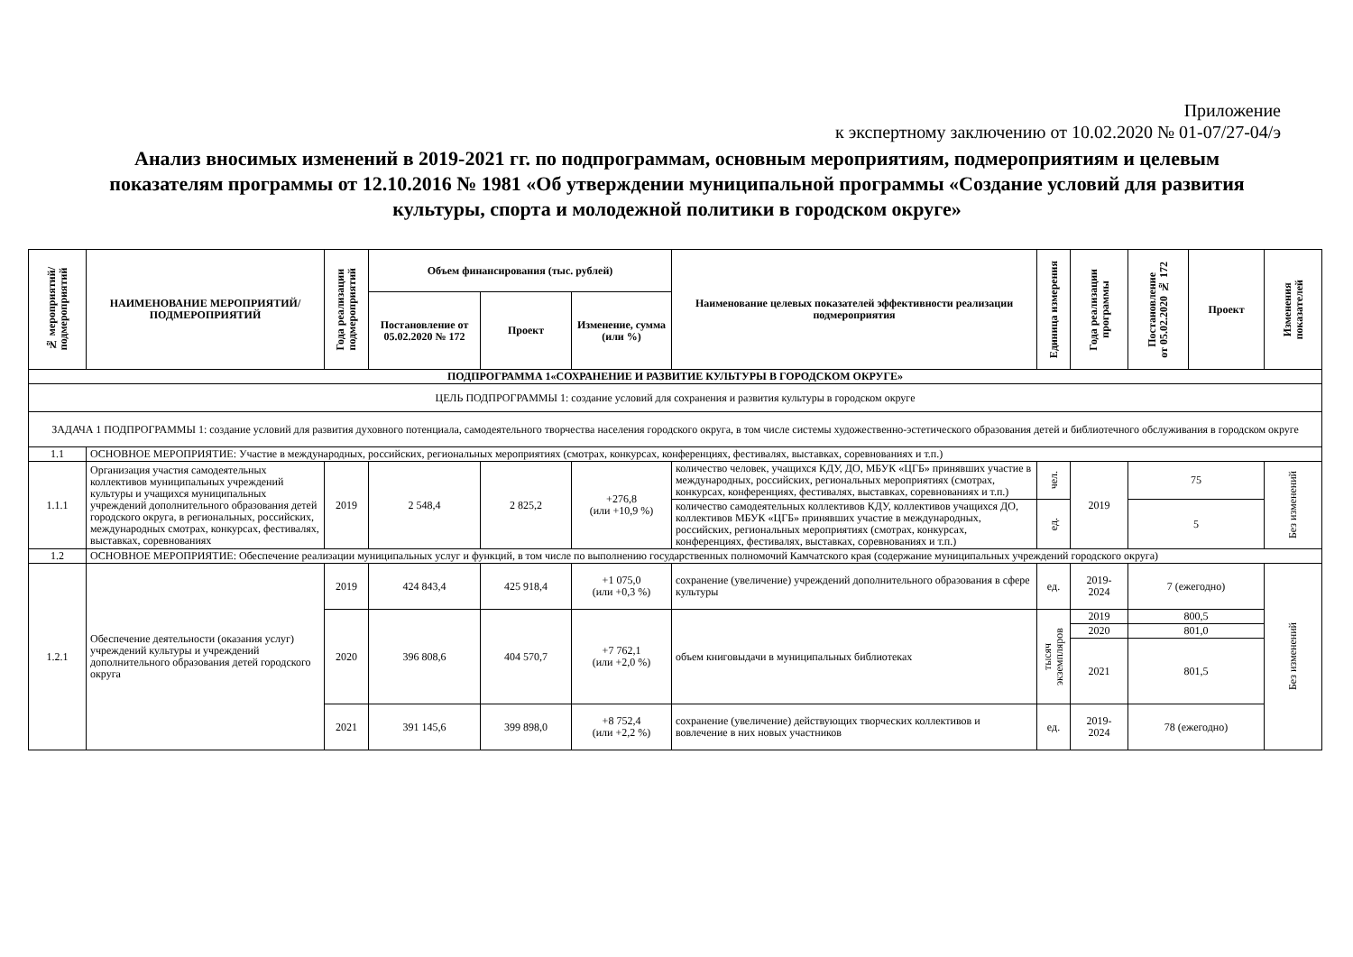Приложение
к экспертному заключению от 10.02.2020 № 01-07/27-04/э
Анализ вносимых изменений в 2019-2021 гг. по подпрограммам, основным мероприятиям, подмероприятиям и целевым показателям программы от 12.10.2016 № 1981 «Об утверждении муниципальной программы «Создание условий для развития культуры, спорта и молодежной политики в городском округе»
| № мероприятий/ подмероприятий | НАИМЕНОВАНИЕ МЕРОПРИЯТИЙ/ ПОДМЕРОПРИЯТИЙ | Года реализации подмероприятий | Объем финансирования (тыс. рублей) | | | Наименование целевых показателей эффективности реализации подмероприятия | Единица измерения | Года реализации программы | Постановление от 05.02.2020 № 172 | Проект | Изменения показателей |
| --- | --- | --- | --- | --- | --- | --- | --- | --- | --- | --- | --- |
| | | | Постановление от 05.02.2020 № 172 | Проект | Изменение, сумма (или %) | | | | | | |
| ПОДПРОГРАММА 1«СОХРАНЕНИЕ И РАЗВИТИЕ КУЛЬТУРЫ В ГОРОДСКОМ ОКРУГЕ» | | | | | | | | | | | |
| ЦЕЛЬ ПОДПРОГРАММЫ 1: создание условий для сохранения и развития культуры в городском округе | | | | | | | | | | | |
| ЗАДАЧА 1 ПОДПРОГРАММЫ 1: создание условий для развития духовного потенциала, самодеятельного творчества населения городского округа, в том числе системы художественно-эстетического образования детей и библиотечного обслуживания в городском округе | | | | | | | | | | | |
| 1.1 | ОСНОВНОЕ МЕРОПРИЯТИЕ: Участие в международных, российских, региональных мероприятиях (смотрах, конкурсах, конференциях, фестивалях, выставках, соревнованиях и т.п.) | | | | | | | | | | |
| 1.1.1 | Организация участия самодеятельных коллективов муниципальных учреждений культуры и учащихся муниципальных учреждений дополнительного образования детей городского округа, в региональных, российских, международных смотрах, конкурсах, фестивалях, выставках, соревнованиях | 2019 | 2 548,4 | 2 825,2 | +276,8 (или +10,9 %) | количество человек, учащихся КДУ, ДО, МБУК «ЦГБ» принявших участие в международных, российских, региональных мероприятиях (смотрах, конкурсах, конференциях, фестивалях, выставках, соревнованиях и т.п.) | чел. | 2019 | 75 | | Без изменений |
| | | | | | | количество самодеятельных коллективов КДУ, коллективов учащихся ДО, коллективов МБУК «ЦГБ» принявших участие в международных, российских, региональных мероприятиях (смотрах, конкурсах, конференциях, фестивалях, выставках, соревнованиях и т.п.) | ед. | | 5 | | |
| 1.2 | ОСНОВНОЕ МЕРОПРИЯТИЕ: Обеспечение реализации муниципальных услуг и функций, в том числе по выполнению государственных полномочий Камчатского края (содержание муниципальных учреждений городского округа) | | | | | | | | | | |
| 1.2.1 | Обеспечение деятельности (оказания услуг) учреждений культуры и учреждений дополнительного образования детей городского округа | 2019 | 424 843,4 | 425 918,4 | +1 075,0 (или +0,3 %) | сохранение (увеличение) учреждений дополнительного образования в сфере культуры | ед. | 2019- 2024 | 7 (ежегодно) | | Без изменений |
| | | 2020 | 396 808,6 | 404 570,7 | +7 762,1 (или +2,0 %) | объем книговыдачи в муниципальных библиотеках | тысяч экземпляров | 2019 | 800,5 | | |
| | | | | | | | | 2020 | 801,0 | | |
| | | | | | | | | 2021 | 801,5 | | |
| | | 2021 | 391 145,6 | 399 898,0 | +8 752,4 (или +2,2 %) | сохранение (увеличение) действующих творческих коллективов и вовлечение в них новых участников | ед. | 2019- 2024 | 78 (ежегодно) | | |